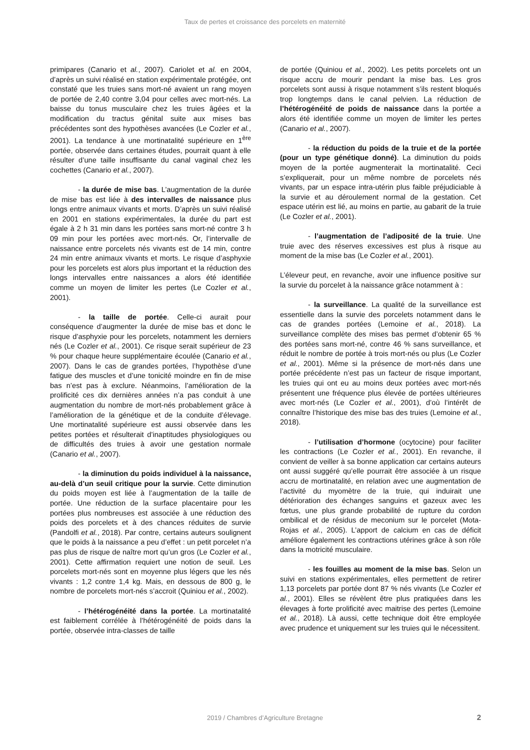Taux de pertes et croissance des porcelets en maternité
primipares (Canario et al., 2007). Cariolet et al. en 2004, d’après un suivi réalisé en station expérimentale protégée, ont constaté que les truies sans mort-né avaient un rang moyen de portée de 2,40 contre 3,04 pour celles avec mort-nés. La baisse du tonus musculaire chez les truies âgées et la modification du tractus génital suite aux mises bas précédentes sont des hypothèses avancées (Le Cozler et al., 2001). La tendance à une mortinatalité supérieure en 1<sup>ère</sup> portée, observée dans certaines études, pourrait quant à elle résulter d’une taille insuffisante du canal vaginal chez les cochettes (Canario et al., 2007).
- la durée de mise bas. L’augmentation de la durée de mise bas est liée à des intervalles de naissance plus longs entre animaux vivants et morts. D’après un suivi réalisé en 2001 en stations expérimentales, la durée du part est égale à 2 h 31 min dans les portées sans mort-né contre 3 h 09 min pour les portées avec mort-nés. Or, l’intervalle de naissance entre porcelets nés vivants est de 14 min, contre 24 min entre animaux vivants et morts. Le risque d’asphyxie pour les porcelets est alors plus important et la réduction des longs intervalles entre naissances a alors été identifiée comme un moyen de limiter les pertes (Le Cozler et al., 2001).
- la taille de portée. Celle-ci aurait pour conséquence d’augmenter la durée de mise bas et donc le risque d’asphyxie pour les porcelets, notamment les derniers nés (Le Cozler et al., 2001). Ce risque serait supérieur de 23 % pour chaque heure supplémentaire écoulée (Canario et al., 2007). Dans le cas de grandes portées, l’hypothèse d’une fatigue des muscles et d’une tonicité moindre en fin de mise bas n’est pas à exclure. Néanmoins, l’amélioration de la prolificité ces dix dernières années n’a pas conduit à une augmentation du nombre de mort-nés probablement grâce à l’amélioration de la génétique et de la conduite d’élevage. Une mortinatalité supérieure est aussi observée dans les petites portées et résulterait d’inaptitudes physiologiques ou de difficultés des truies à avoir une gestation normale (Canario et al., 2007).
- la diminution du poids individuel à la naissance, au-delà d’un seuil critique pour la survie. Cette diminution du poids moyen est liée à l’augmentation de la taille de portée. Une réduction de la surface placentaire pour les portées plus nombreuses est associée à une réduction des poids des porcelets et à des chances réduites de survie (Pandolfi et al., 2018). Par contre, certains auteurs soulignent que le poids à la naissance a peu d’effet : un petit porcelet n’a pas plus de risque de naître mort qu’un gros (Le Cozler et al., 2001). Cette affirmation requiert une notion de seuil. Les porcelets mort-nés sont en moyenne plus légers que les nés vivants : 1,2 contre 1,4 kg. Mais, en dessous de 800 g, le nombre de porcelets mort-nés s’accroit (Quiniou et al., 2002).
- l’hétérogénéité dans la portée. La mortinatalité est faiblement corrélée à l’hétérogénéité de poids dans la portée, observée intra-classes de taille
de portée (Quiniou et al., 2002). Les petits porcelets ont un risque accru de mourir pendant la mise bas. Les gros porcelets sont aussi à risque notamment s’ils restent bloqués trop longtemps dans le canal pelvien. La réduction de l’hétérogénéité de poids de naissance dans la portée a alors été identifiée comme un moyen de limiter les pertes (Canario et al., 2007).
- la réduction du poids de la truie et de la portée (pour un type génétique donné). La diminution du poids moyen de la portée augmenterait la mortinatalité. Ceci s’expliquerait, pour un même nombre de porcelets nés vivants, par un espace intra-utérin plus faible préjudiciable à la survie et au déroulement normal de la gestation. Cet espace utérin est lié, au moins en partie, au gabarit de la truie (Le Cozler et al., 2001).
- l’augmentation de l’adiposité de la truie. Une truie avec des réserves excessives est plus à risque au moment de la mise bas (Le Cozler et al., 2001).
L’éleveur peut, en revanche, avoir une influence positive sur la survie du porcelet à la naissance grâce notamment à :
- la surveillance. La qualité de la surveillance est essentielle dans la survie des porcelets notamment dans le cas de grandes portées (Lemoine et al., 2018). La surveillance complète des mises bas permet d’obtenir 65 % des portées sans mort-né, contre 46 % sans surveillance, et réduit le nombre de portée à trois mort-nés ou plus (Le Cozler et al., 2001). Même si la présence de mort-nés dans une portée précédente n’est pas un facteur de risque important, les truies qui ont eu au moins deux portées avec mort-nés présentent une fréquence plus élevée de portées ultérieures avec mort-nés (Le Cozler et al., 2001), d’où l’intérêt de connaître l’historique des mise bas des truies (Lemoine et al., 2018).
- l’utilisation d’hormone (ocytocine) pour faciliter les contractions (Le Cozler et al., 2001). En revanche, il convient de veiller à sa bonne application car certains auteurs ont aussi suggéré qu’elle pourrait être associée à un risque accru de mortinatalité, en relation avec une augmentation de l’activité du myomètre de la truie, qui induirait une détérioration des échanges sanguins et gazeux avec les fœtus, une plus grande probabilité de rupture du cordon ombilical et de résidus de meconium sur le porcelet (Mota-Rojas et al., 2005). L’apport de calcium en cas de déficit améliore également les contractions utérines grâce à son rôle dans la motricité musculaire.
- les fouilles au moment de la mise bas. Selon un suivi en stations expérimentales, elles permettent de retirer 1,13 porcelets par portée dont 87 % nés vivants (Le Cozler et al., 2001). Elles se révèlent être plus pratiquées dans les élevages à forte prolificité avec maitrise des pertes (Lemoine et al., 2018). Là aussi, cette technique doit être employée avec prudence et uniquement sur les truies qui le nécessitent.
2019 / Chambres d’Agriculture Bretagne 2